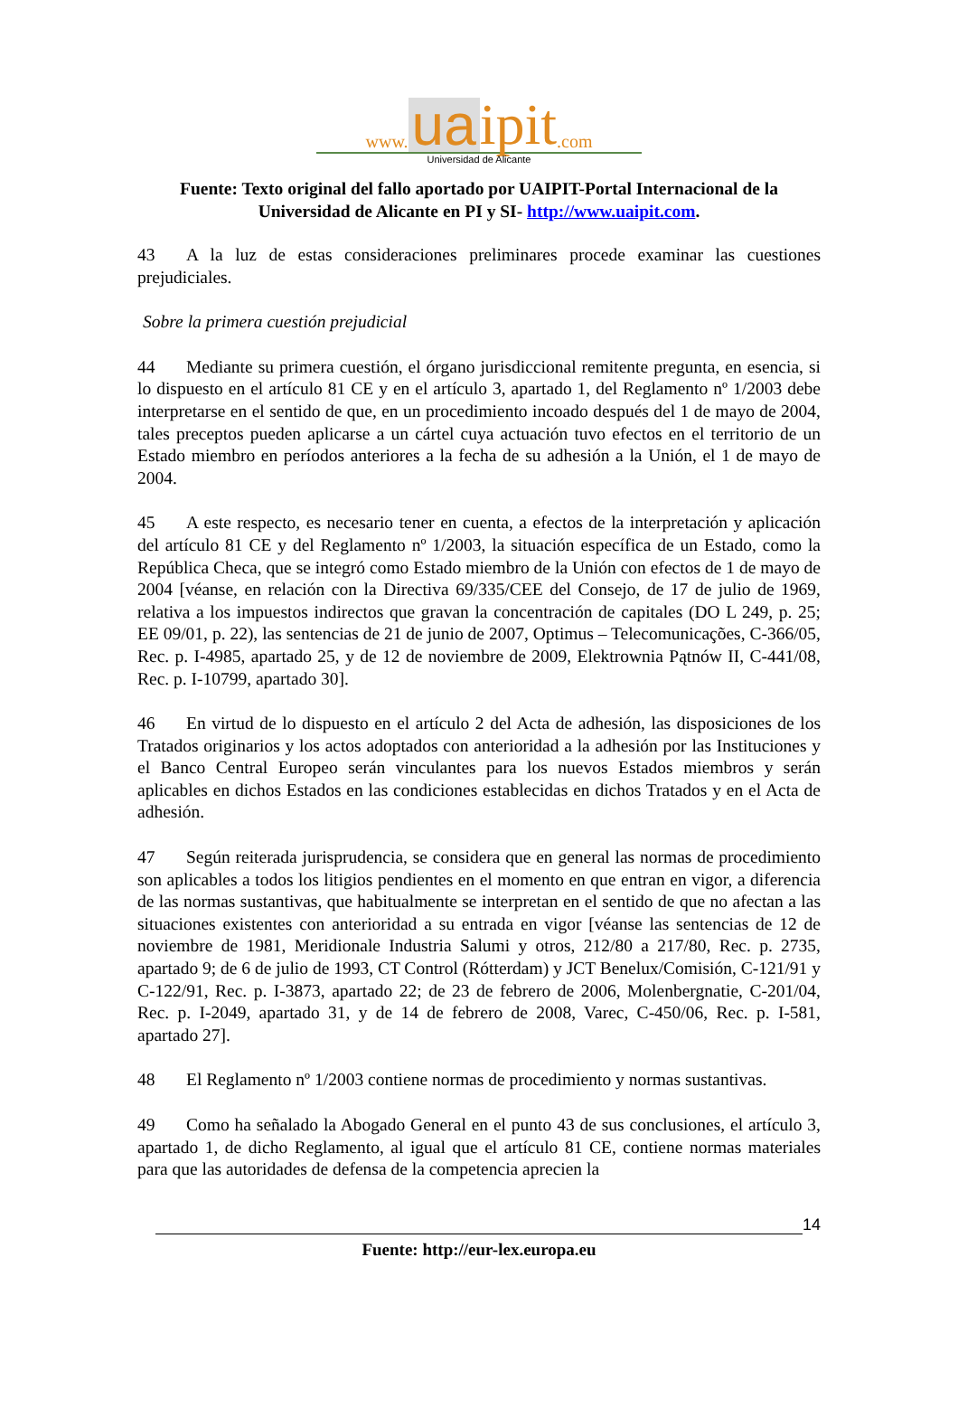www. ua ipit.com
Universidad de Alicante
Fuente: Texto original del fallo aportado por UAIPIT-Portal Internacional de la Universidad de Alicante en PI y SI- http://www.uaipit.com.
43 A la luz de estas consideraciones preliminares procede examinar las cuestiones prejudiciales.
Sobre la primera cuestión prejudicial
44 Mediante su primera cuestión, el órgano jurisdiccional remitente pregunta, en esencia, si lo dispuesto en el artículo 81 CE y en el artículo 3, apartado 1, del Reglamento nº 1/2003 debe interpretarse en el sentido de que, en un procedimiento incoado después del 1 de mayo de 2004, tales preceptos pueden aplicarse a un cártel cuya actuación tuvo efectos en el territorio de un Estado miembro en períodos anteriores a la fecha de su adhesión a la Unión, el 1 de mayo de 2004.
45 A este respecto, es necesario tener en cuenta, a efectos de la interpretación y aplicación del artículo 81 CE y del Reglamento nº 1/2003, la situación específica de un Estado, como la República Checa, que se integró como Estado miembro de la Unión con efectos de 1 de mayo de 2004 [véanse, en relación con la Directiva 69/335/CEE del Consejo, de 17 de julio de 1969, relativa a los impuestos indirectos que gravan la concentración de capitales (DO L 249, p. 25; EE 09/01, p. 22), las sentencias de 21 de junio de 2007, Optimus – Telecomunicações, C-366/05, Rec. p. I-4985, apartado 25, y de 12 de noviembre de 2009, Elektrownia Pątnów II, C-441/08, Rec. p. I-10799, apartado 30].
46 En virtud de lo dispuesto en el artículo 2 del Acta de adhesión, las disposiciones de los Tratados originarios y los actos adoptados con anterioridad a la adhesión por las Instituciones y el Banco Central Europeo serán vinculantes para los nuevos Estados miembros y serán aplicables en dichos Estados en las condiciones establecidas en dichos Tratados y en el Acta de adhesión.
47 Según reiterada jurisprudencia, se considera que en general las normas de procedimiento son aplicables a todos los litigios pendientes en el momento en que entran en vigor, a diferencia de las normas sustantivas, que habitualmente se interpretan en el sentido de que no afectan a las situaciones existentes con anterioridad a su entrada en vigor [véanse las sentencias de 12 de noviembre de 1981, Meridionale Industria Salumi y otros, 212/80 a 217/80, Rec. p. 2735, apartado 9; de 6 de julio de 1993, CT Control (Rótterdam) y JCT Benelux/Comisión, C-121/91 y C-122/91, Rec. p. I-3873, apartado 22; de 23 de febrero de 2006, Molenbergnatie, C-201/04, Rec. p. I-2049, apartado 31, y de 14 de febrero de 2008, Varec, C-450/06, Rec. p. I-581, apartado 27].
48 El Reglamento nº 1/2003 contiene normas de procedimiento y normas sustantivas.
49 Como ha señalado la Abogado General en el punto 43 de sus conclusiones, el artículo 3, apartado 1, de dicho Reglamento, al igual que el artículo 81 CE, contiene normas materiales para que las autoridades de defensa de la competencia aprecien la
14
Fuente: http://eur-lex.europa.eu